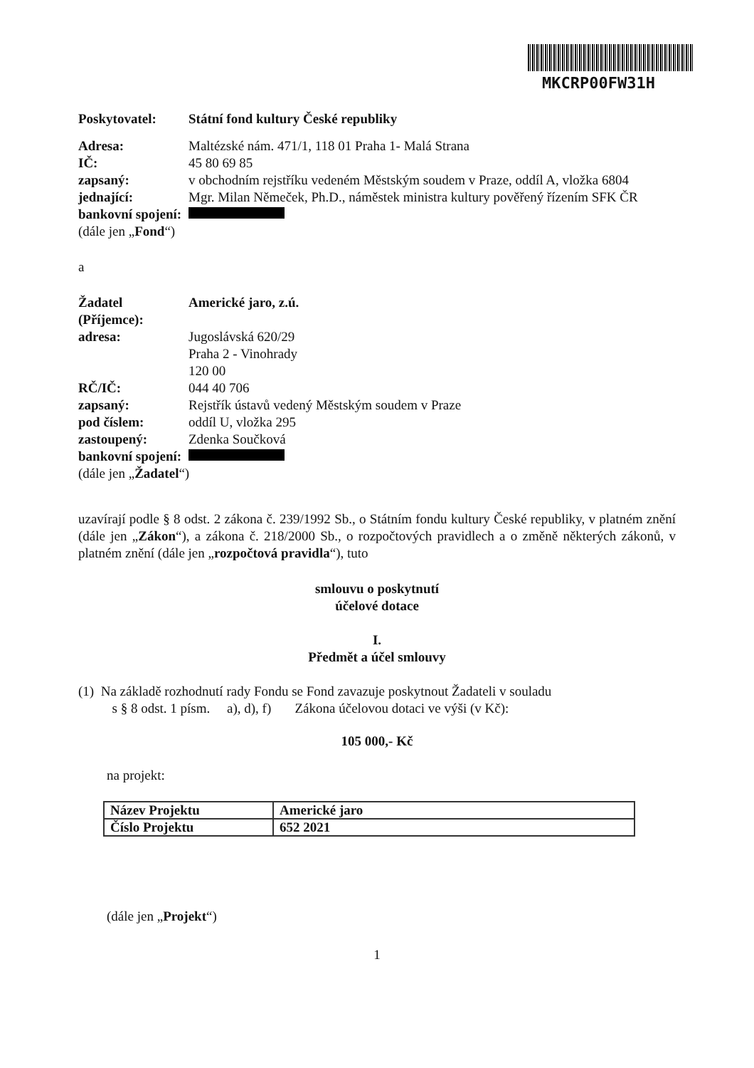MKCRP00FW31H
Poskytovatel: Státní fond kultury České republiky
Adresa: Maltézské nám. 471/1, 118 01 Praha 1- Malá Strana
IČ: 45 80 69 85
zapsaný: v obchodním rejstříku vedeném Městským soudem v Praze, oddíl A, vložka 6804
jednající: Mgr. Milan Němeček, Ph.D., náměstek ministra kultury pověřený řízením SFK ČR
bankovní spojení:
(dále jen „Fond“)
a
Žadatel (Příjemce):
Americké jaro, z.ú.
adresa: Jugoslávská 620/29
Praha 2 - Vinohrady
120 00
RČ/IČ: 044 40 706
zapsaný: Rejstřík ústavů vedený Městským soudem v Praze
pod číslem: oddíl U, vložka 295
zastoupený: Zdenka Součková
bankovní spojení:
(dále jen „Žadatel“)
uzavírají podle § 8 odst. 2 zákona č. 239/1992 Sb., o Státním fondu kultury České republiky, v platném znění (dále jen „Zákon“), a zákona č. 218/2000 Sb., o rozpočtových pravidlech a o změně některých zákonů, v platném znění (dále jen „rozpočtová pravidla“), tuto
smlouvu o poskytnutí
účelové dotace
I.
Předmět a účel smlouvy
(1) Na základě rozhodnutí rady Fondu se Fond zavazuje poskytnout Žadateli v souladu
s § 8 odst. 1 písm. a), d), f) Zákona účelovou dotaci ve výši (v Kč):
105 000,- Kč
na projekt:
| Název Projektu | Americké jaro |
| Číslo Projektu | 652 2021 |
(dále jen „Projekt“)
1